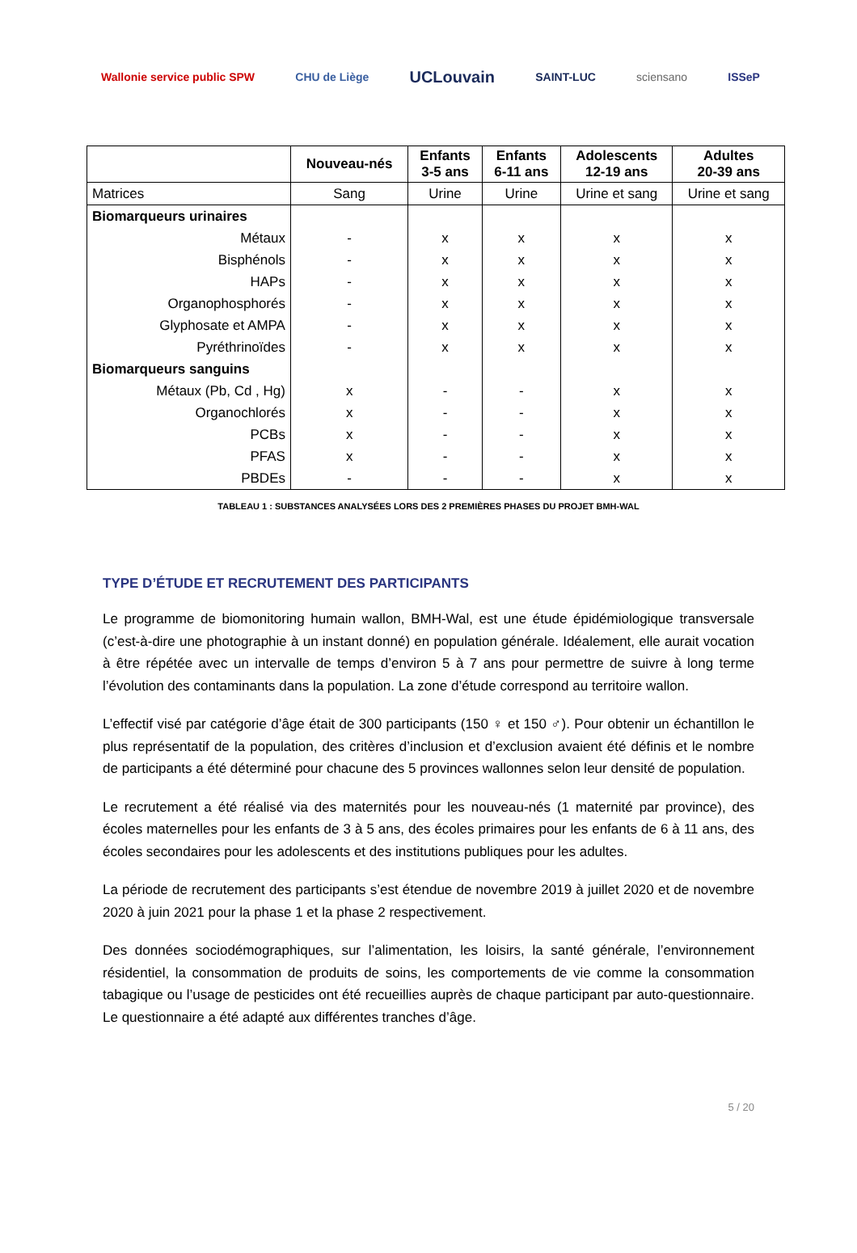Wallonie service public SPW CHU de Liège
UCLouvain
SAINT-LUC sciensano ISSeP
| | Nouveau-nés | Enfants 3-5 ans | Enfants 6-11 ans | Adolescents 12-19 ans | Adultes 20-39 ans |
| --- | --- | --- | --- | --- | --- |
| Matrices | Sang | Urine | Urine | Urine et sang | Urine et sang |
| Biomarqueurs urinaires | | | | | |
| Métaux | - | x | x | x | x |
| Bisphénols | - | x | x | x | x |
| HAPs | - | x | x | x | x |
| Organophosphorés | - | x | x | x | x |
| Glyphosate et AMPA | - | x | x | x | x |
| Pyréthrinoïdes | - | x | x | x | x |
| Biomarqueurs sanguins | | | | | |
| Métaux (Pb, Cd , Hg) | x | - | - | x | x |
| Organochlorés | x | - | - | x | x |
| PCBs | x | - | - | x | x |
| PFAS | x | - | - | x | x |
| PBDEs | - | - | - | x | x |
TABLEAU 1 : SUBSTANCES ANALYSÉES LORS DES 2 PREMIÈRES PHASES DU PROJET BMH-WAL
TYPE D’ÉTUDE ET RECRUTEMENT DES PARTICIPANTS
Le programme de biomonitoring humain wallon, BMH-Wal, est une étude épidémiologique transversale (c’est-à-dire une photographie à un instant donné) en population générale. Idéalement, elle aurait vocation à être répétée avec un intervalle de temps d’environ 5 à 7 ans pour permettre de suivre à long terme l’évolution des contaminants dans la population. La zone d’étude correspond au territoire wallon.
L’effectif visé par catégorie d’âge était de 300 participants (150 ♀ et 150 ♂). Pour obtenir un échantillon le plus représentatif de la population, des critères d’inclusion et d’exclusion avaient été définis et le nombre de participants a été déterminé pour chacune des 5 provinces wallonnes selon leur densité de population.
Le recrutement a été réalisé via des maternités pour les nouveau-nés (1 maternité par province), des écoles maternelles pour les enfants de 3 à 5 ans, des écoles primaires pour les enfants de 6 à 11 ans, des écoles secondaires pour les adolescents et des institutions publiques pour les adultes.
La période de recrutement des participants s’est étendue de novembre 2019 à juillet 2020 et de novembre 2020 à juin 2021 pour la phase 1 et la phase 2 respectivement.
Des données sociodémographiques, sur l’alimentation, les loisirs, la santé générale, l’environnement résidentiel, la consommation de produits de soins, les comportements de vie comme la consommation tabagique ou l’usage de pesticides ont été recueillies auprès de chaque participant par auto-questionnaire. Le questionnaire a été adapté aux différentes tranches d’âge.
5 / 20